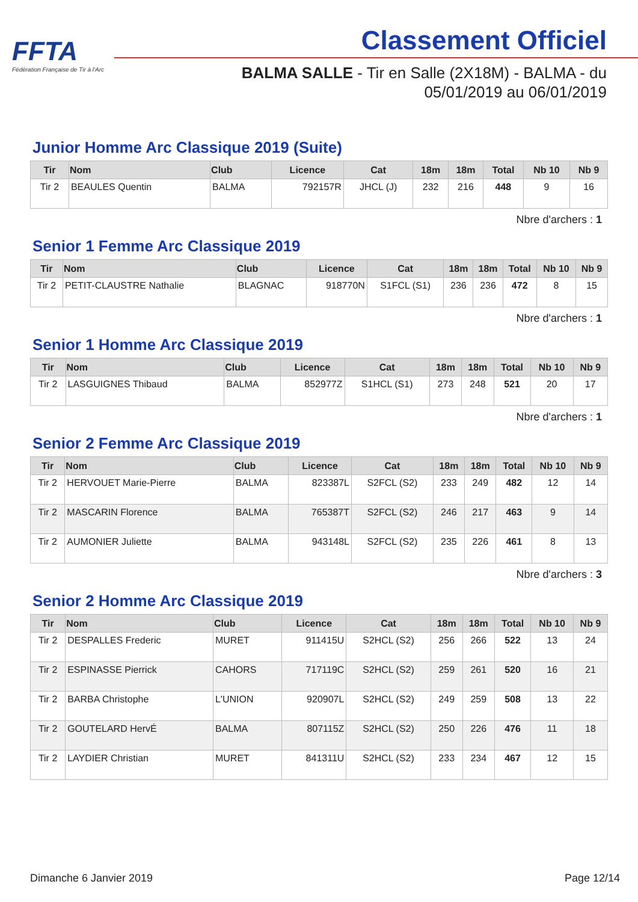FFTA
Fédération Française de Tir à l'Arc
Classement Officiel
BALMA SALLE - Tir en Salle (2X18M) - BALMA - du 05/01/2019 au 06/01/2019
Junior Homme Arc Classique 2019 (Suite)
| Tir | Nom | Club | Licence | Cat | 18m | 18m | Total | Nb 10 | Nb 9 |
| --- | --- | --- | --- | --- | --- | --- | --- | --- | --- |
| Tir 2 | BEAULES Quentin | BALMA | 792157R | JHCL (J) | 232 | 216 | 448 | 9 | 16 |
Nbre d'archers : 1
Senior 1 Femme Arc Classique 2019
| Tir | Nom | Club | Licence | Cat | 18m | 18m | Total | Nb 10 | Nb 9 |
| --- | --- | --- | --- | --- | --- | --- | --- | --- | --- |
| Tir 2 | PETIT-CLAUSTRE Nathalie | BLAGNAC | 918770N | S1FCL (S1) | 236 | 236 | 472 | 8 | 15 |
Nbre d'archers : 1
Senior 1 Homme Arc Classique 2019
| Tir | Nom | Club | Licence | Cat | 18m | 18m | Total | Nb 10 | Nb 9 |
| --- | --- | --- | --- | --- | --- | --- | --- | --- | --- |
| Tir 2 | LASGUIGNES Thibaud | BALMA | 852977Z | S1HCL (S1) | 273 | 248 | 521 | 20 | 17 |
Nbre d'archers : 1
Senior 2 Femme Arc Classique 2019
| Tir | Nom | Club | Licence | Cat | 18m | 18m | Total | Nb 10 | Nb 9 |
| --- | --- | --- | --- | --- | --- | --- | --- | --- | --- |
| Tir 2 | HERVOUET Marie-Pierre | BALMA | 823387L | S2FCL (S2) | 233 | 249 | 482 | 12 | 14 |
| Tir 2 | MASCARIN Florence | BALMA | 765387T | S2FCL (S2) | 246 | 217 | 463 | 9 | 14 |
| Tir 2 | AUMONIER Juliette | BALMA | 943148L | S2FCL (S2) | 235 | 226 | 461 | 8 | 13 |
Nbre d'archers : 3
Senior 2 Homme Arc Classique 2019
| Tir | Nom | Club | Licence | Cat | 18m | 18m | Total | Nb 10 | Nb 9 |
| --- | --- | --- | --- | --- | --- | --- | --- | --- | --- |
| Tir 2 | DESPALLES Frederic | MURET | 911415U | S2HCL (S2) | 256 | 266 | 522 | 13 | 24 |
| Tir 2 | ESPINASSE Pierrick | CAHORS | 717119C | S2HCL (S2) | 259 | 261 | 520 | 16 | 21 |
| Tir 2 | BARBA Christophe | L'UNION | 920907L | S2HCL (S2) | 249 | 259 | 508 | 13 | 22 |
| Tir 2 | GOUTELARD HervÉ | BALMA | 807115Z | S2HCL (S2) | 250 | 226 | 476 | 11 | 18 |
| Tir 2 | LAYDIER Christian | MURET | 841311U | S2HCL (S2) | 233 | 234 | 467 | 12 | 15 |
Dimanche 6 Janvier 2019 Page 12/14